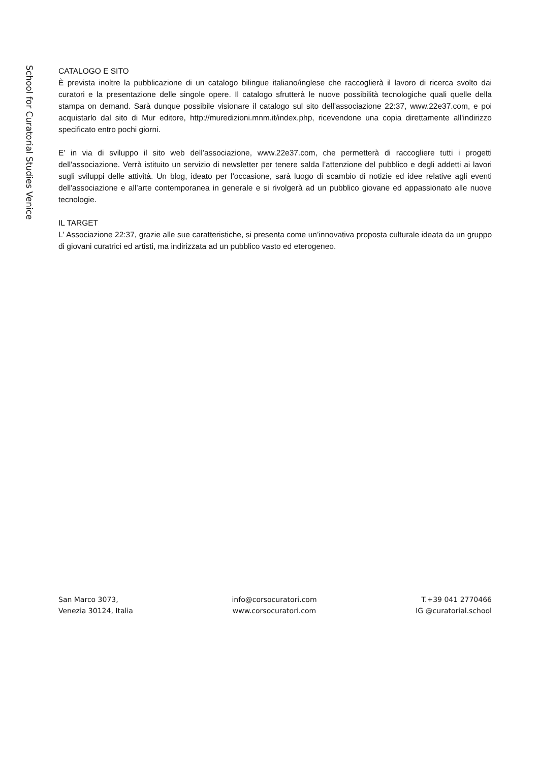School for Curatorial Studies Venice
CATALOGO E SITO
È prevista inoltre la pubblicazione di un catalogo bilingue italiano/inglese che raccoglierà il lavoro di ricerca svolto dai curatori e la presentazione delle singole opere. Il catalogo sfrutterà le nuove possibilità tecnologiche quali quelle della stampa on demand. Sarà dunque possibile visionare il catalogo sul sito dell'associazione 22:37, www.22e37.com, e poi acquistarlo dal sito di Mur editore, http://muredizioni.mnm.it/index.php, ricevendone una copia direttamente all'indirizzo specificato entro pochi giorni.
E’ in via di sviluppo il sito web dell’associazione, www.22e37.com, che permetterà di raccogliere tutti i progetti dell'associazione. Verrà istituito un servizio di newsletter per tenere salda l’attenzione del pubblico e degli addetti ai lavori sugli sviluppi delle attività. Un blog, ideato per l’occasione, sarà luogo di scambio di notizie ed idee relative agli eventi dell'associazione e all’arte contemporanea in generale e si rivolgerà ad un pubblico giovane ed appassionato alle nuove tecnologie.
IL TARGET
L' Associazione 22:37, grazie alle sue caratteristiche, si presenta come un’innovativa proposta culturale ideata da un gruppo di giovani curatrici ed artisti, ma indirizzata ad un pubblico vasto ed eterogeneo.
San Marco 3073,
Venezia 30124, Italia
info@corsocuratori.com
www.corsocuratori.com
T.+39 041 2770466
IG @curatorial.school